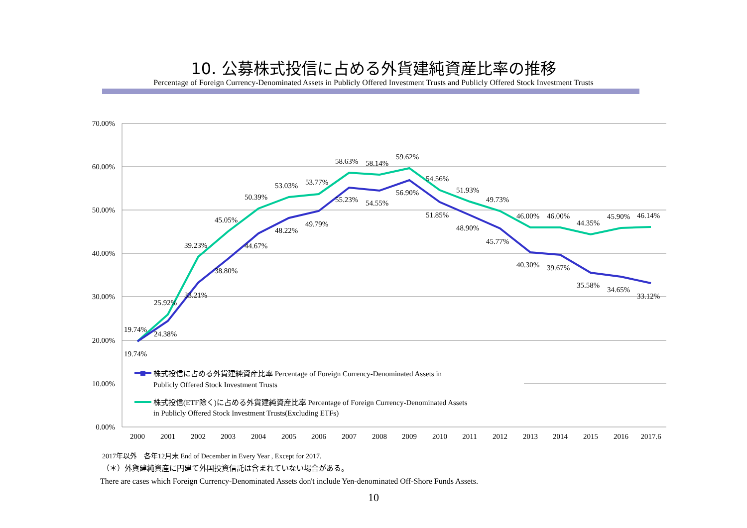10. 公募株式投信に占める外貨建純資産比率の推移
Percentage of Foreign Currency-Denominated Assets in Publicly Offered Investment Trusts and Publicly Offered Stock Investment Trusts
70.00%
60.00%
50.00%
40.00%
30.00%
20.00%
10.00%
0.00%
2000
2001
2002
2003
2004
2005
2006
2007
2008
2009
2010
2011
2012
2013
2014
2015
2016
2017.6
19.74%
19.74%
24.38%
25.92%
33.21%
39.23%
38.80%
45.05%
44.67%
50.39%
48.22%
53.03%
49.79%
53.77%
55.23%
58.63%
54.55%
58.14%
56.90%
59.62%
51.85%
54.56%
48.90%
51.93%
45.77%
49.73%
40.30%
46.00%
39.67%
46.00%
35.58%
44.35%
34.65%
45.90%
33.12%
46.14%
株式投信に占める外貨建純資産比率 Percentage of Foreign Currency-Denominated Assets in
Publicly Offered Stock Investment Trusts
株式投信(ETF除く)に占める外貨建純資産比率 Percentage of Foreign Currency-Denominated Assets
in Publicly Offered Stock Investment Trusts(Excluding ETFs)
2017年以外　各年12月末 End of December in Every Year , Except for 2017.
（＊）外貨建純資産に円建て外国投資信託は含まれていない場合がある。
There are cases which Foreign Currency-Denominated Assets don't include Yen-denominated Off-Shore Funds Assets.
10